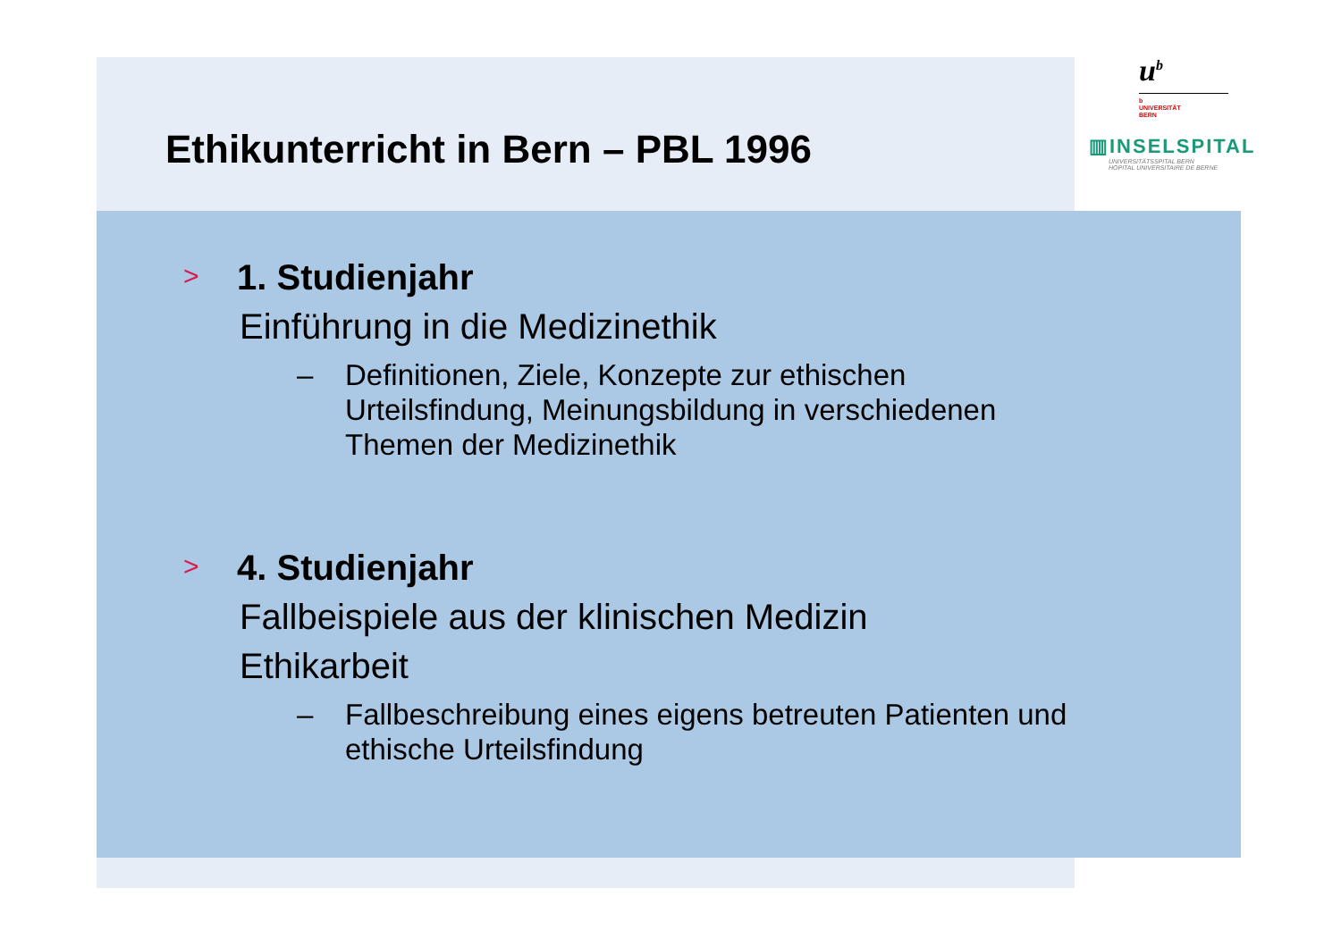Ethikunterricht in Bern – PBL 1996
u<sup>b</sup>
b
UNIVERSITÄT
BERN
▥INSELSPITAL
UNIVERSITÄTSSPITAL BERN
HOPITAL UNIVERSITAIRE DE BERNE
> 1. Studienjahr
Einführung in die Medizinethik
– Definitionen, Ziele, Konzepte zur ethischen
Urteilsfindung, Meinungsbildung in verschiedenen
Themen der Medizinethik
> 4. Studienjahr
Fallbeispiele aus der klinischen Medizin
Ethikarbeit
– Fallbeschreibung eines eigens betreuten Patienten und
ethische Urteilsfindung